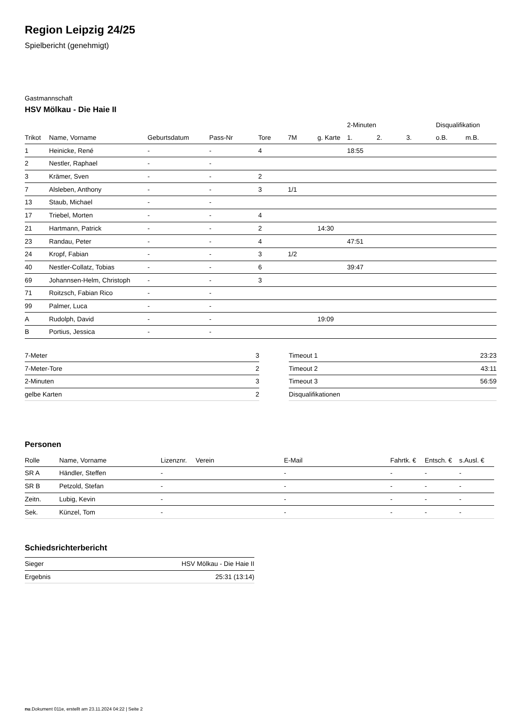Region Leipzig 24/25
Spielbericht (genehmigt)
Gastmannschaft
HSV Mölkau - Die Haie II
| | | | | | | | 2-Minuten | | | Disqualifikation | |
| --- | --- | --- | --- | --- | --- | --- | --- | --- | --- | --- | --- |
| Trikot | Name, Vorname | Geburtsdatum | Pass-Nr | Tore | 7M | g. Karte | 1. | 2. | 3. | o.B. | m.B. |
| 1 | Heinicke, René | - | - | 4 | | | 18:55 | | | | |
| 2 | Nestler, Raphael | - | - | | | | | | | | |
| 3 | Krämer, Sven | - | - | 2 | | | | | | | |
| 7 | Alsleben, Anthony | - | - | 3 | 1/1 | | | | | | |
| 13 | Staub, Michael | - | - | | | | | | | | |
| 17 | Triebel, Morten | - | - | 4 | | | | | | | |
| 21 | Hartmann, Patrick | - | - | 2 | | 14:30 | | | | | |
| 23 | Randau, Peter | - | - | 4 | | | 47:51 | | | | |
| 24 | Kropf, Fabian | - | - | 3 | 1/2 | | | | | | |
| 40 | Nestler-Collatz, Tobias | - | - | 6 | | | 39:47 | | | | |
| 69 | Johannsen-Helm, Christoph | - | - | 3 | | | | | | | |
| 71 | Roitzsch, Fabian Rico | - | - | | | | | | | | |
| 99 | Palmer, Luca | - | - | | | | | | | | |
| A | Rudolph, David | - | - | | | 19:09 | | | | | |
| B | Portius, Jessica | - | - | | | | | | | | |
| 7-Meter | 3 |
| 7-Meter-Tore | 2 |
| 2-Minuten | 3 |
| gelbe Karten | 2 |
| Timeout 1 | 23:23 |
| Timeout 2 | 43:11 |
| Timeout 3 | 56:59 |
| Disqualifikationen | |
Personen
| Rolle | Name, Vorname | Lizenznr. | Verein | E-Mail | Fahrtk. € | Entsch. € | s.Ausl. € |
| --- | --- | --- | --- | --- | --- | --- | --- |
| SR A | Händler, Steffen | - | | - | - | - | - |
| SR B | Petzold, Stefan | - | | - | - | - | - |
| Zeitn. | Lubig, Kevin | - | | - | - | - | - |
| Sek. | Künzel, Tom | - | | - | - | - | - |
Schiedsrichterbericht
| Sieger | HSV Mölkau - Die Haie II |
| Ergebnis | 25:31 (13:14) |
nu.Dokument 011e, erstellt am 23.11.2024 04:22 | Seite 2